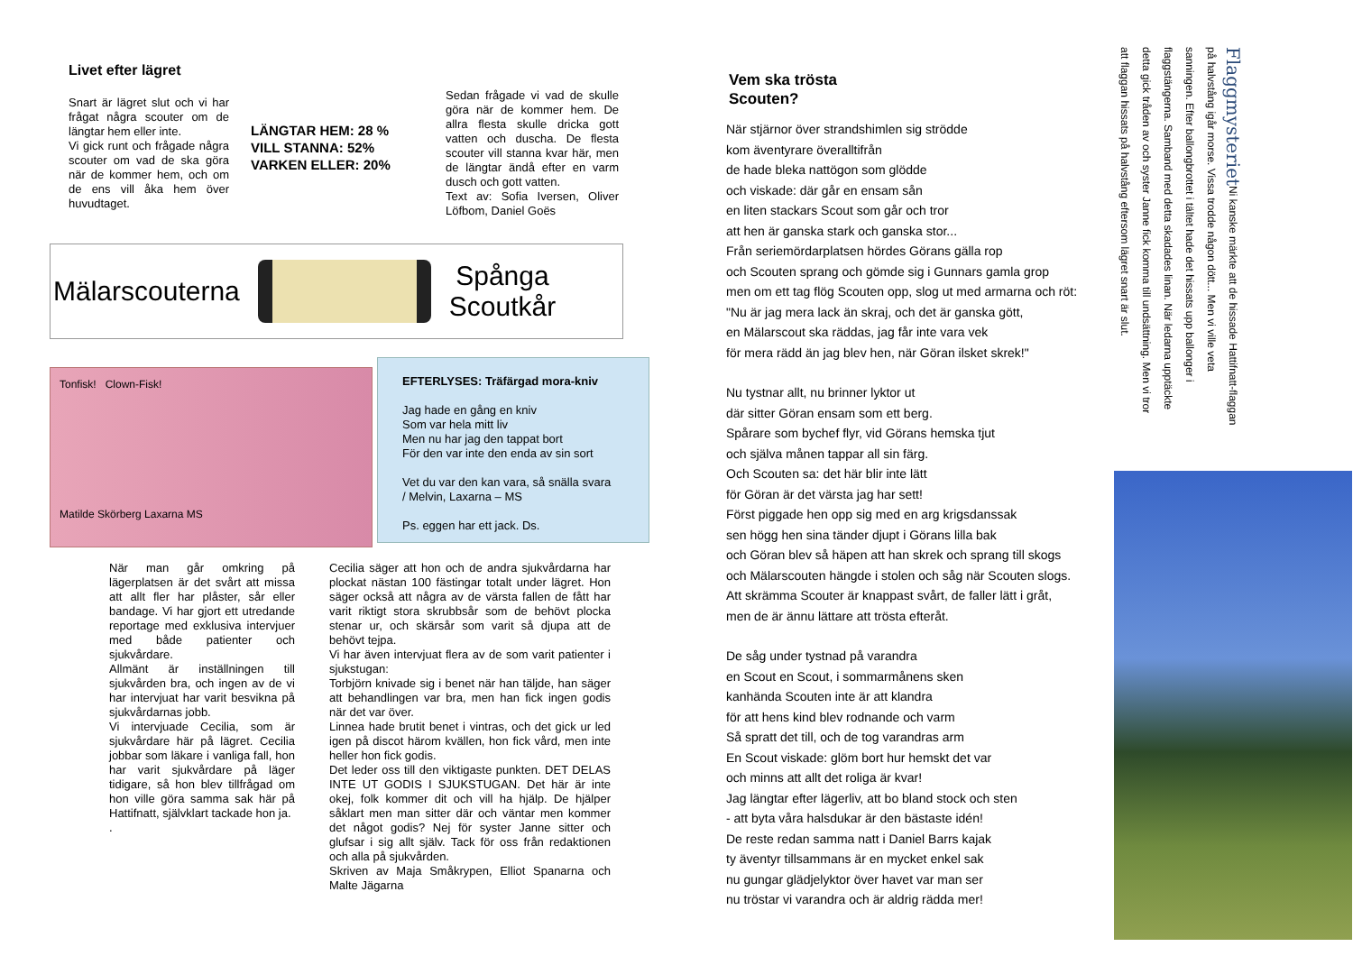Livet efter lägret
Snart är lägret slut och vi har frågat några scouter om de längtar hem eller inte.
Vi gick runt och frågade några scouter om vad de ska göra när de kommer hem, och om de ens vill åka hem över huvudtaget.
LÄNGTAR HEM: 28 %
VILL STANNA: 52%
VARKEN ELLER: 20%
Sedan frågade vi vad de skulle göra när de kommer hem. De allra flesta skulle dricka gott vatten och duscha. De flesta scouter vill stanna kvar här, men de längtar ändå efter en varm dusch och gott vatten.
Text av: Sofia Iversen, Oliver Löfbom, Daniel Goës
Mälarscouterna
Spånga
Scoutkår
Tonfisk! Clown-Fisk!
Matilde Skörberg Laxarna MS
EFTERLYSES: Träfärgad mora-kniv
Jag hade en gång en kniv
Som var hela mitt liv
Men nu har jag den tappat bort
För den var inte den enda av sin sort
Vet du var den kan vara, så snälla svara
/ Melvin, Laxarna – MS
Ps. eggen har ett jack. Ds.
När man går omkring på lägerplatsen är det svårt att missa att allt fler har plåster, sår eller bandage. Vi har gjort ett utredande reportage med exklusiva intervjuer med både patienter och sjukvårdare.
Allmänt är inställningen till sjukvården bra, och ingen av de vi har intervjuat har varit besvikna på sjukvårdarnas jobb.
Vi intervjuade Cecilia, som är sjukvårdare här på lägret. Cecilia jobbar som läkare i vanliga fall, hon har varit sjukvårdare på läger tidigare, så hon blev tillfrågad om hon ville göra samma sak här på Hattifnatt, självklart tackade hon ja.
.
Cecilia säger att hon och de andra sjukvårdarna har plockat nästan 100 fästingar totalt under lägret. Hon säger också att några av de värsta fallen de fått har varit riktigt stora skrubbsår som de behövt plocka stenar ur, och skärsår som varit så djupa att de behövt tejpa.
Vi har även intervjuat flera av de som varit patienter i sjukstugan:
Torbjörn knivade sig i benet när han täljde, han säger att behandlingen var bra, men han fick ingen godis när det var över.
Linnea hade brutit benet i vintras, och det gick ur led igen på discot härom kvällen, hon fick vård, men inte heller hon fick godis.
Det leder oss till den viktigaste punkten. DET DELAS INTE UT GODIS I SJUKSTUGAN. Det här är inte okej, folk kommer dit och vill ha hjälp. De hjälper såklart men man sitter där och väntar men kommer det något godis? Nej för syster Janne sitter och glufsar i sig allt själv. Tack för oss från redaktionen och alla på sjukvården.
Skriven av Maja Småkrypen, Elliot Spanarna och Malte Jägarna
Vem ska trösta
Scouten?
När stjärnor över strandshimlen sig strödde
kom äventyrare överalltifrån
de hade bleka nattögon som glödde
och viskade: där går en ensam sån
en liten stackars Scout som går och tror
att hen är ganska stark och ganska stor...
Från seriemördarplatsen hördes Görans gälla rop
och Scouten sprang och gömde sig i Gunnars gamla grop
men om ett tag flög Scouten opp, slog ut med armarna och röt:
"Nu är jag mera lack än skraj, och det är ganska gött,
en Mälarscout ska räddas, jag får inte vara vek
för mera rädd än jag blev hen, när Göran ilsket skrek!"
Nu tystnar allt, nu brinner lyktor ut
där sitter Göran ensam som ett berg.
Spårare som bychef flyr, vid Görans hemska tjut
och själva månen tappar all sin färg.
Och Scouten sa: det här blir inte lätt
för Göran är det värsta jag har sett!
Först piggade hen opp sig med en arg krigsdanssak
sen högg hen sina tänder djupt i Görans lilla bak
och Göran blev så häpen att han skrek och sprang till skogs
och Mälarscouten hängde i stolen och såg när Scouten slogs.
Att skrämma Scouter är knappast svårt, de faller lätt i gråt,
men de är ännu lättare att trösta efteråt.
De såg under tystnad på varandra
en Scout en Scout, i sommarmånens sken
kanhända Scouten inte är att klandra
för att hens kind blev rodnande och varm
Så spratt det till, och de tog varandras arm
En Scout viskade: glöm bort hur hemskt det var
och minns att allt det roliga är kvar!
Jag längtar efter lägerliv, att bo bland stock och sten
- att byta våra halsdukar är den bästaste idén!
De reste redan samma natt i Daniel Barrs kajak
ty äventyr tillsammans är en mycket enkel sak
nu gungar glädjelyktor över havet var man ser
nu tröstar vi varandra och är aldrig rädda mer!
Flaggmysteriet Ni kanske märkte att de hissade Hattifnatt-flaggan på halvstång igår morse. Vissa trodde någon dött... Men vi ville veta sanningen. Efter ballongbrottet i tältet hade det hissats upp ballonger i flaggstängerna. Samband med detta skadades linan. När ledarna upptäckte detta gick tråden av och syster Janne fick komma till undsättning. Men vi tror att flaggan hissats på halvstång eftersom lägret snart är slut.